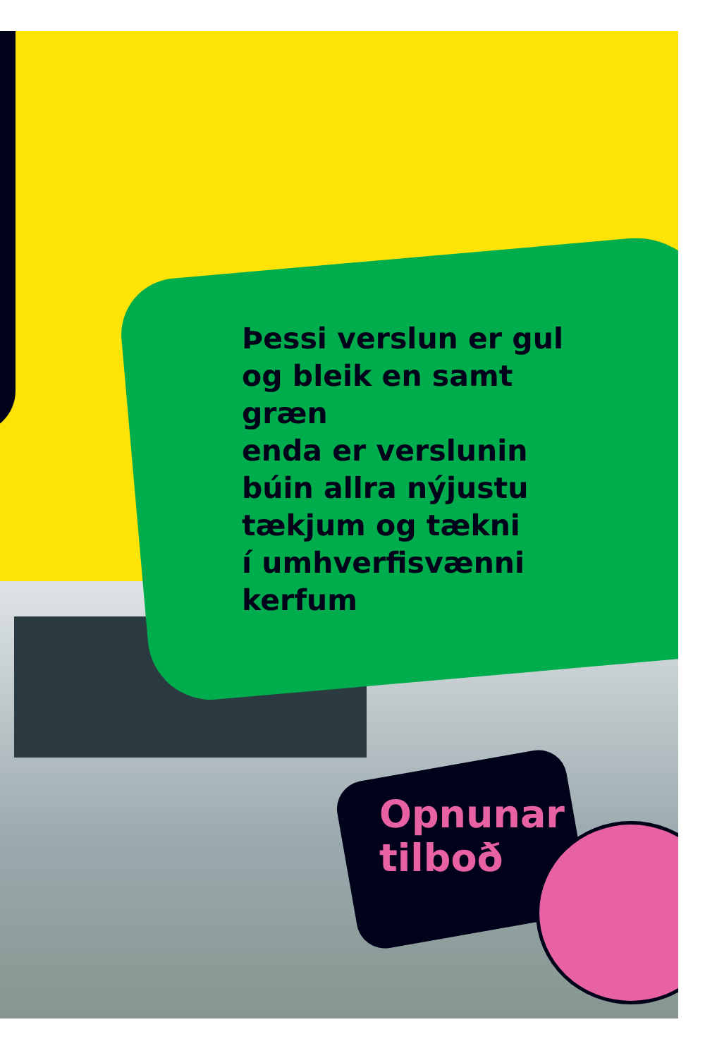Þessi verslun er gul
og bleik en samt græn
enda er verslunin
búin allra nýjustu
tækjum og tækni
í umhverfisvænni
kerfum
Opnunar
tilboð